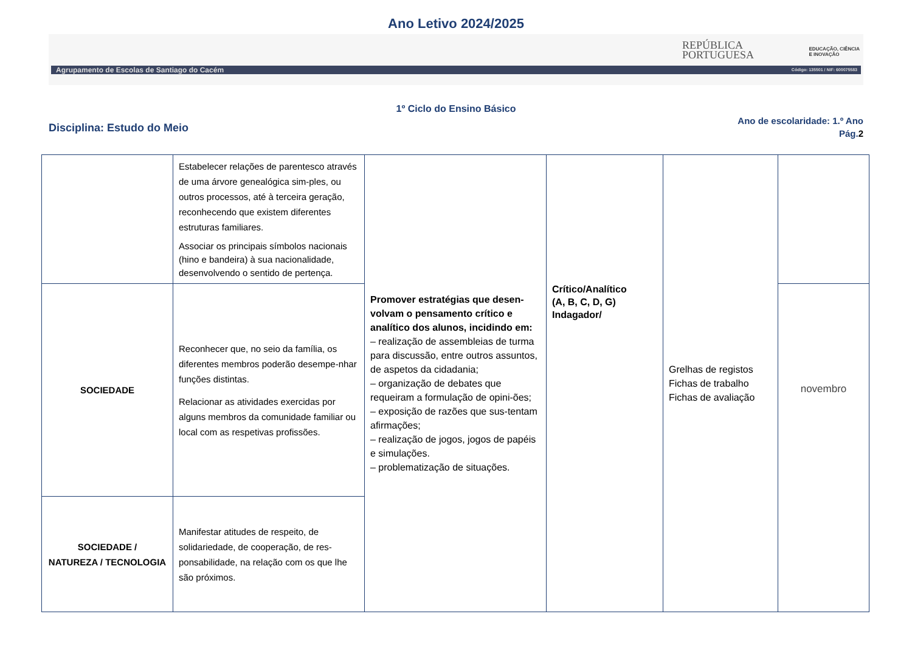Ano Letivo 2024/2025
REPÚBLICA
PORTUGUESA
EDUCAÇÃO, CIÊNCIA
E INOVAÇÃO
Agrupamento de Escolas de Santiago do Cacém Código: 135501 / NIF: 600075583
1º Ciclo do Ensino Básico
Disciplina: Estudo do Meio
Ano de escolaridade: 1.º Ano
Pág.2
| | Estabelecer relações de parentesco através de uma árvore genealógica sim-ples, ou outros processos, até à terceira geração, reconhecendo que existem diferentes estruturas familiares. Associar os principais símbolos nacionais (hino e bandeira) à sua nacionalidade, desenvolvendo o sentido de pertença. | Promover estratégias que desen-volvam o pensamento crítico e analítico dos alunos, incidindo em: – realização de assembleias de turma para discussão, entre outros assuntos, de aspetos da cidadania; – organização de debates que requeiram a formulação de opini-ões; – exposição de razões que sus-tentam afirmações; – realização de jogos, jogos de papéis e simulações. – problematização de situações. | Crítico/Analítico (A, B, C, D, G) Indagador/ | Grelhas de registos Fichas de trabalho Fichas de avaliação | |
| SOCIEDADE | Reconhecer que, no seio da família, os diferentes membros poderão desempe-nhar funções distintas. Relacionar as atividades exercidas por alguns membros da comunidade familiar ou local com as respetivas profissões. | | | | novembro |
| SOCIEDADE / NATUREZA / TECNOLOGIA | Manifestar atitudes de respeito, de solidariedade, de cooperação, de res-ponsabilidade, na relação com os que lhe são próximos. | | | | |